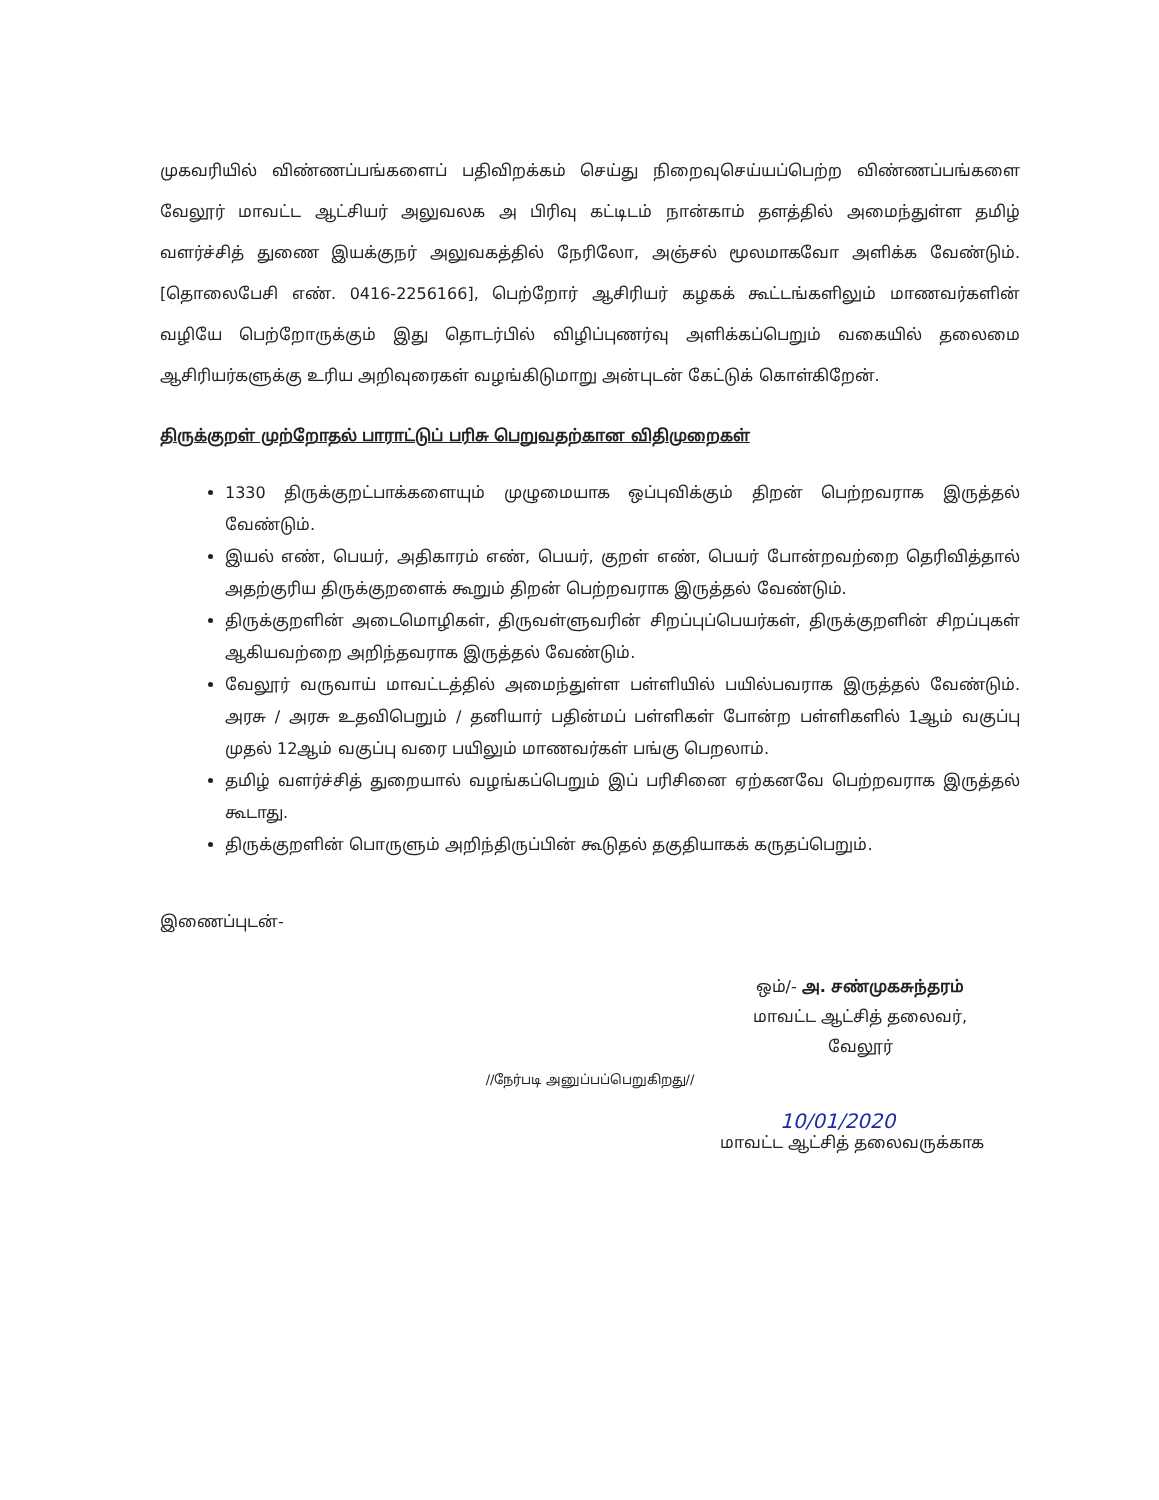முகவரியில் விண்ணப்பங்களைப் பதிவிறக்கம் செய்து நிறைவுசெய்யப்பெற்ற விண்ணப்பங்களை வேலூர் மாவட்ட ஆட்சியர் அலுவலக அ பிரிவு கட்டிடம் நான்காம் தளத்தில் அமைந்துள்ள தமிழ் வளர்ச்சித் துணை இயக்குநர் அலுவகத்தில் நேரிலோ, அஞ்சல் மூலமாகவோ அளிக்க வேண்டும். [தொலைபேசி எண். 0416-2256166], பெற்றோர் ஆசிரியர் கழகக் கூட்டங்களிலும் மாணவர்களின் வழியே பெற்றோருக்கும் இது தொடர்பில் விழிப்புணர்வு அளிக்கப்பெறும் வகையில் தலைமை ஆசிரியர்களுக்கு உரிய அறிவுரைகள் வழங்கிடுமாறு அன்புடன் கேட்டுக் கொள்கிறேன்.
திருக்குறள் முற்றோதல் பாராட்டுப் பரிசு பெறுவதற்கான விதிமுறைகள்
1330 திருக்குறட்பாக்களையும் முழுமையாக ஒப்புவிக்கும் திறன் பெற்றவராக இருத்தல் வேண்டும்.
இயல் எண், பெயர், அதிகாரம் எண், பெயர், குறள் எண், பெயர் போன்றவற்றை தெரிவித்தால் அதற்குரிய திருக்குறளைக் கூறும் திறன் பெற்றவராக இருத்தல் வேண்டும்.
திருக்குறளின் அடைமொழிகள், திருவள்ளுவரின் சிறப்புப்பெயர்கள், திருக்குறளின் சிறப்புகள் ஆகியவற்றை அறிந்தவராக இருத்தல் வேண்டும்.
வேலூர் வருவாய் மாவட்டத்தில் அமைந்துள்ள பள்ளியில் பயில்பவராக இருத்தல் வேண்டும். அரசு / அரசு உதவிபெறும் / தனியார் பதின்மப் பள்ளிகள் போன்ற பள்ளிகளில் 1ஆம் வகுப்பு முதல் 12ஆம் வகுப்பு வரை பயிலும் மாணவர்கள் பங்கு பெறலாம்.
தமிழ் வளர்ச்சித் துறையால் வழங்கப்பெறும் இப் பரிசினை ஏற்கனவே பெற்றவராக இருத்தல் கூடாது.
திருக்குறளின் பொருளும் அறிந்திருப்பின் கூடுதல் தகுதியாகக் கருதப்பெறும்.
இணைப்புடன்-
ஒம்/- அ. சண்முகசுந்தரம்
மாவட்ட ஆட்சித் தலைவர்,
வேலூர்
//நேர்படி அனுப்பப்பெறுகிறது//
10/01/2020
மாவட்ட ஆட்சித் தலைவருக்காக